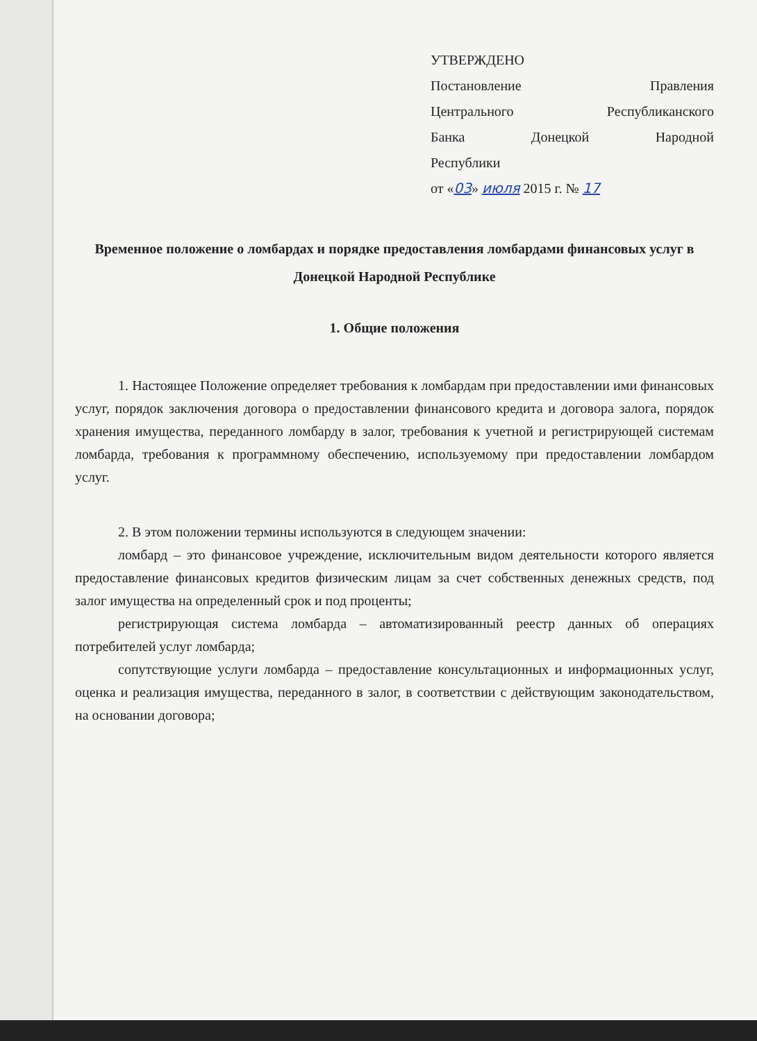УТВЕРЖДЕНО
Постановление Правления
Центрального Республиканского
Банка Донецкой Народной
Республики
от «03» июля 2015 г. № 17
Временное положение о ломбардах и порядке предоставления ломбардами финансовых услуг в Донецкой Народной Республике
1. Общие положения
1. Настоящее Положение определяет требования к ломбардам при предоставлении ими финансовых услуг, порядок заключения договора о предоставлении финансового кредита и договора залога, порядок хранения имущества, переданного ломбарду в залог, требования к учетной и регистрирующей системам ломбарда, требования к программному обеспечению, используемому при предоставлении ломбардом услуг.
2. В этом положении термины используются в следующем значении:
ломбард – это финансовое учреждение, исключительным видом деятельности которого является предоставление финансовых кредитов физическим лицам за счет собственных денежных средств, под залог имущества на определенный срок и под проценты;
регистрирующая система ломбарда – автоматизированный реестр данных об операциях потребителей услуг ломбарда;
сопутствующие услуги ломбарда – предоставление консультационных и информационных услуг, оценка и реализация имущества, переданного в залог, в соответствии с действующим законодательством, на основании договора;